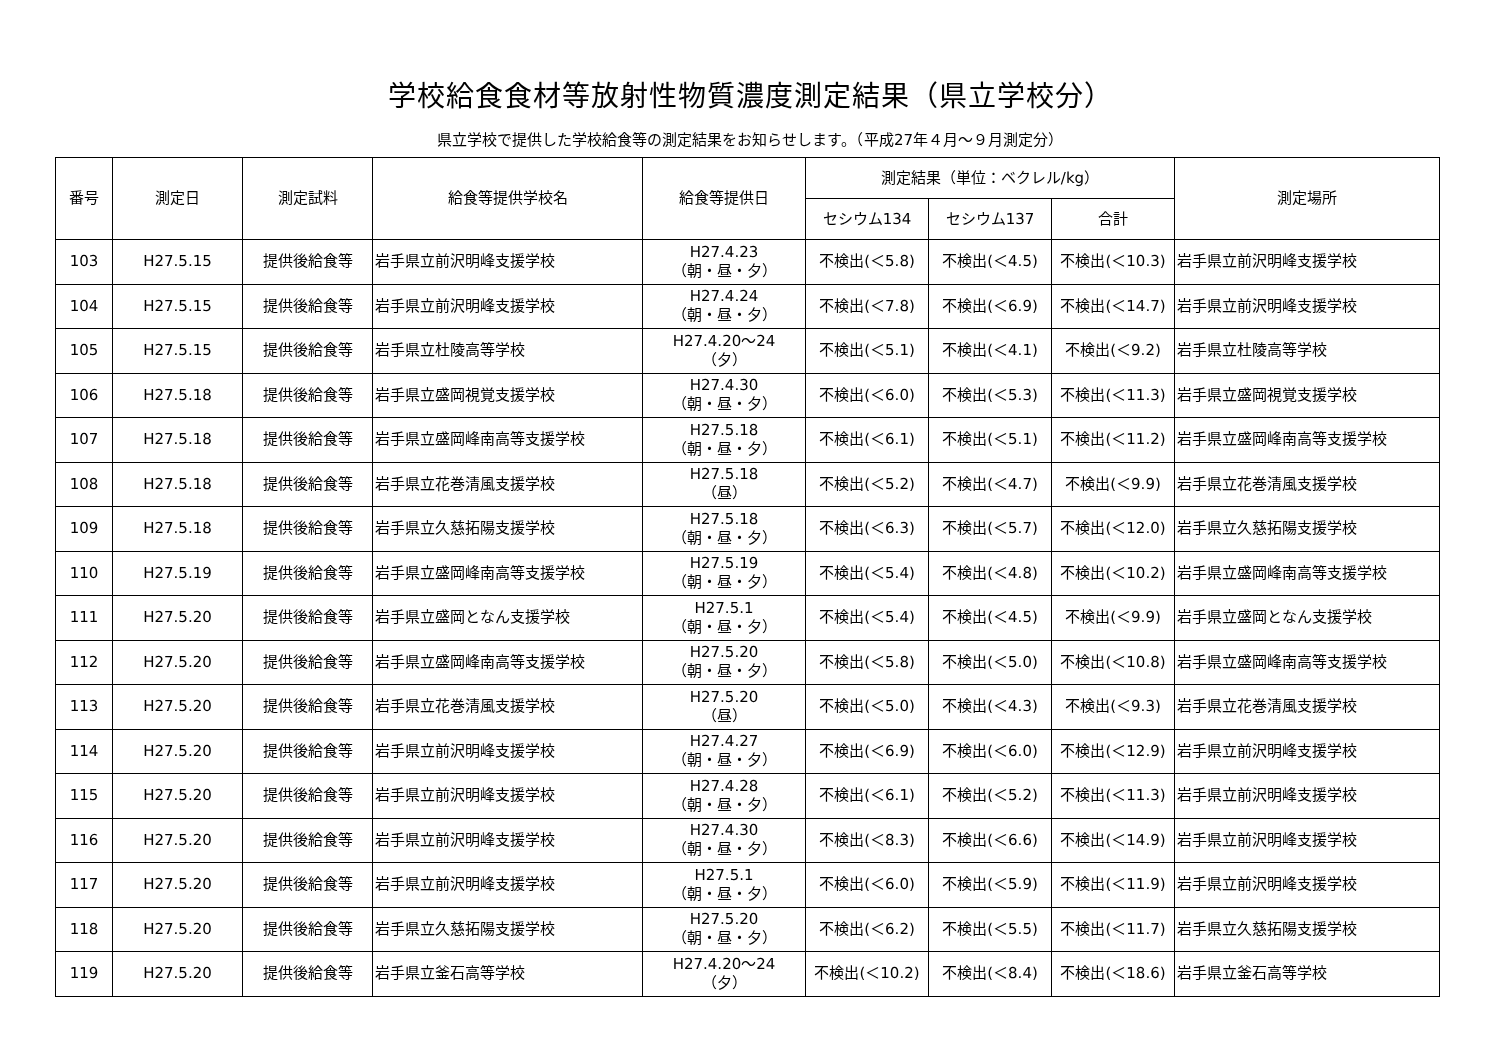学校給食食材等放射性物質濃度測定結果（県立学校分）
県立学校で提供した学校給食等の測定結果をお知らせします。（平成27年４月～９月測定分）
| 番号 | 測定日 | 測定試料 | 給食等提供学校名 | 給食等提供日 | 測定結果（単位：ベクレル/kg） | | | 測定場所 |
| --- | --- | --- | --- | --- | --- | --- | --- | --- |
| | | | | | セシウム134 | セシウム137 | 合計 | |
| 103 | H27.5.15 | 提供後給食等 | 岩手県立前沢明峰支援学校 | H27.4.23 （朝・昼・夕） | 不検出(＜5.8) | 不検出(＜4.5) | 不検出(＜10.3) | 岩手県立前沢明峰支援学校 |
| 104 | H27.5.15 | 提供後給食等 | 岩手県立前沢明峰支援学校 | H27.4.24 （朝・昼・夕） | 不検出(＜7.8) | 不検出(＜6.9) | 不検出(＜14.7) | 岩手県立前沢明峰支援学校 |
| 105 | H27.5.15 | 提供後給食等 | 岩手県立杜陵高等学校 | H27.4.20～24 （夕） | 不検出(＜5.1) | 不検出(＜4.1) | 不検出(＜9.2) | 岩手県立杜陵高等学校 |
| 106 | H27.5.18 | 提供後給食等 | 岩手県立盛岡視覚支援学校 | H27.4.30 （朝・昼・夕） | 不検出(＜6.0) | 不検出(＜5.3) | 不検出(＜11.3) | 岩手県立盛岡視覚支援学校 |
| 107 | H27.5.18 | 提供後給食等 | 岩手県立盛岡峰南高等支援学校 | H27.5.18 （朝・昼・夕） | 不検出(＜6.1) | 不検出(＜5.1) | 不検出(＜11.2) | 岩手県立盛岡峰南高等支援学校 |
| 108 | H27.5.18 | 提供後給食等 | 岩手県立花巻清風支援学校 | H27.5.18 （昼） | 不検出(＜5.2) | 不検出(＜4.7) | 不検出(＜9.9) | 岩手県立花巻清風支援学校 |
| 109 | H27.5.18 | 提供後給食等 | 岩手県立久慈拓陽支援学校 | H27.5.18 （朝・昼・夕） | 不検出(＜6.3) | 不検出(＜5.7) | 不検出(＜12.0) | 岩手県立久慈拓陽支援学校 |
| 110 | H27.5.19 | 提供後給食等 | 岩手県立盛岡峰南高等支援学校 | H27.5.19 （朝・昼・夕） | 不検出(＜5.4) | 不検出(＜4.8) | 不検出(＜10.2) | 岩手県立盛岡峰南高等支援学校 |
| 111 | H27.5.20 | 提供後給食等 | 岩手県立盛岡となん支援学校 | H27.5.1 （朝・昼・夕） | 不検出(＜5.4) | 不検出(＜4.5) | 不検出(＜9.9) | 岩手県立盛岡となん支援学校 |
| 112 | H27.5.20 | 提供後給食等 | 岩手県立盛岡峰南高等支援学校 | H27.5.20 （朝・昼・夕） | 不検出(＜5.8) | 不検出(＜5.0) | 不検出(＜10.8) | 岩手県立盛岡峰南高等支援学校 |
| 113 | H27.5.20 | 提供後給食等 | 岩手県立花巻清風支援学校 | H27.5.20 （昼） | 不検出(＜5.0) | 不検出(＜4.3) | 不検出(＜9.3) | 岩手県立花巻清風支援学校 |
| 114 | H27.5.20 | 提供後給食等 | 岩手県立前沢明峰支援学校 | H27.4.27 （朝・昼・夕） | 不検出(＜6.9) | 不検出(＜6.0) | 不検出(＜12.9) | 岩手県立前沢明峰支援学校 |
| 115 | H27.5.20 | 提供後給食等 | 岩手県立前沢明峰支援学校 | H27.4.28 （朝・昼・夕） | 不検出(＜6.1) | 不検出(＜5.2) | 不検出(＜11.3) | 岩手県立前沢明峰支援学校 |
| 116 | H27.5.20 | 提供後給食等 | 岩手県立前沢明峰支援学校 | H27.4.30 （朝・昼・夕） | 不検出(＜8.3) | 不検出(＜6.6) | 不検出(＜14.9) | 岩手県立前沢明峰支援学校 |
| 117 | H27.5.20 | 提供後給食等 | 岩手県立前沢明峰支援学校 | H27.5.1 （朝・昼・夕） | 不検出(＜6.0) | 不検出(＜5.9) | 不検出(＜11.9) | 岩手県立前沢明峰支援学校 |
| 118 | H27.5.20 | 提供後給食等 | 岩手県立久慈拓陽支援学校 | H27.5.20 （朝・昼・夕） | 不検出(＜6.2) | 不検出(＜5.5) | 不検出(＜11.7) | 岩手県立久慈拓陽支援学校 |
| 119 | H27.5.20 | 提供後給食等 | 岩手県立釜石高等学校 | H27.4.20～24 （夕） | 不検出(＜10.2) | 不検出(＜8.4) | 不検出(＜18.6) | 岩手県立釜石高等学校 |